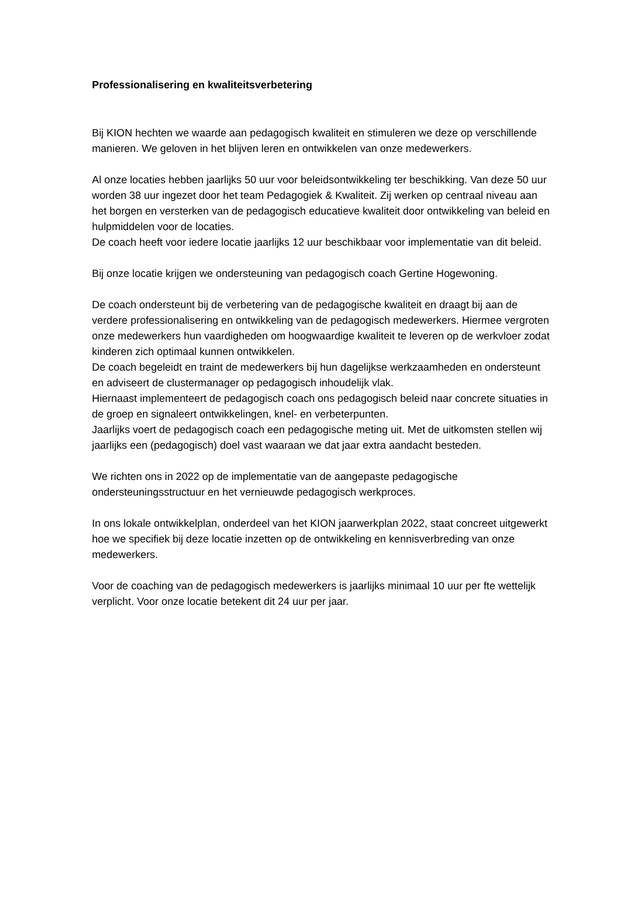Professionalisering en kwaliteitsverbetering
Bij KION hechten we waarde aan pedagogisch kwaliteit en stimuleren we deze op verschillende manieren. We geloven in het blijven leren en ontwikkelen van onze medewerkers.
Al onze locaties hebben jaarlijks 50 uur voor beleidsontwikkeling ter beschikking. Van deze 50 uur worden 38 uur ingezet door het team Pedagogiek & Kwaliteit. Zij werken op centraal niveau aan het borgen en versterken van de pedagogisch educatieve kwaliteit door ontwikkeling van beleid en hulpmiddelen voor de locaties.
De coach heeft voor iedere locatie jaarlijks 12 uur beschikbaar voor implementatie van dit beleid.
Bij onze locatie krijgen we ondersteuning van pedagogisch coach Gertine Hogewoning.
De coach ondersteunt bij de verbetering van de pedagogische kwaliteit en draagt bij aan de verdere professionalisering en ontwikkeling van de pedagogisch medewerkers. Hiermee vergroten onze medewerkers hun vaardigheden om hoogwaardige kwaliteit te leveren op de werkvloer zodat kinderen zich optimaal kunnen ontwikkelen.
De coach begeleidt en traint de medewerkers bij hun dagelijkse werkzaamheden en ondersteunt en adviseert de clustermanager op pedagogisch inhoudelijk vlak.
Hiernaast implementeert de pedagogisch coach ons pedagogisch beleid naar concrete situaties in de groep en signaleert ontwikkelingen, knel- en verbeterpunten.
Jaarlijks voert de pedagogisch coach een pedagogische meting uit. Met de uitkomsten stellen wij jaarlijks een (pedagogisch) doel vast waaraan we dat jaar extra aandacht besteden.
We richten ons in 2022 op de implementatie van de aangepaste pedagogische ondersteuningsstructuur en het vernieuwde pedagogisch werkproces.
In ons lokale ontwikkelplan, onderdeel van het KION jaarwerkplan 2022, staat concreet uitgewerkt hoe we specifiek bij deze locatie inzetten op de ontwikkeling en kennisverbreding van onze medewerkers.
Voor de coaching van de pedagogisch medewerkers is jaarlijks minimaal 10 uur per fte wettelijk verplicht. Voor onze locatie betekent dit 24 uur per jaar.